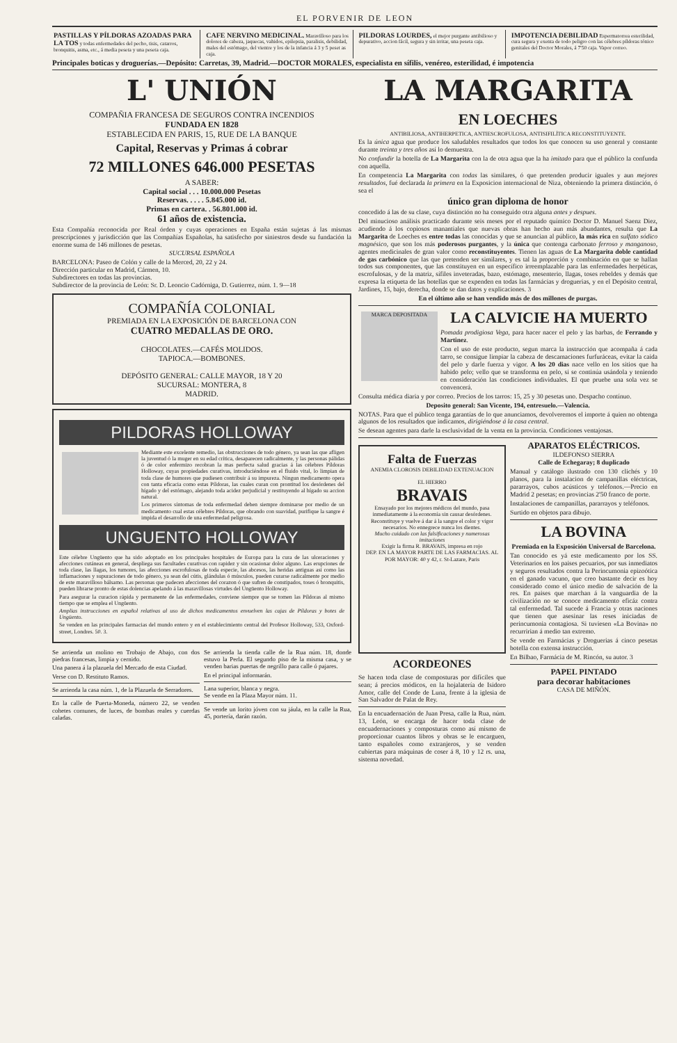EL PORVENIR DE LEON
PASTILLAS Y PÍLDORAS AZOADAS PARA LA TOS y todas enfermedades del pecho, tisis, catarros, bronquitis, asma, etc., á media peseta y una peseta caja.
CAFE NERVINO MEDICINAL. Maravilloso para los dolores de cabeza, jaquecas, vahidos, epilepsia, paralisis, debilidad, males del estómago, del vientre y los de la infancia á 3 y 5 peset as caja.
PILDORAS LOURDES, el mejor purgante antibilioso y depurativo, accion fácil, segura y sin irritar, una peseta caja.
IMPOTENCIA DEBILIDAD Espermatorrea esterilidad, cura segura y exenta de todo peligro con las célebres píldoras tónico genitales del Doctor Morales, á 7'50 caja. Vapor correo.
Principales boticas y droguerías.—Depósito: Carretas, 39, Madrid.—DOCTOR MORALES, especialista en sífilis, venéreo, esterilidad, é impotencia
L' UNIÓN
COMPAÑIA FRANCESA DE SEGUROS CONTRA INCENDIOS
FUNDADA EN 1828
ESTABLECIDA EN PARIS, 15, RUE DE LA BANQUE
Capital, Reservas y Primas á cobrar
72 MILLONES 646.000 PESETAS
A SABER:
Capital social . . . 10.000.000 Pesetas
Reservas. . . . . 5.845.000 id.
Primas en cartera. . 56.801.000 id.
61 años de existencia.
Esta Compañía reconocida por Real órden y cuyas operaciones en España están sujetas á las mismas prescripciones y jurisdicción que las Compañías Españolas, ha satisfecho por siniestros desde su fundación la enorme suma de 146 millones de pesetas.
SUCURSAL ESPAÑOLA
BARCELONA: Paseo de Colón y calle de la Merced, 20, 22 y 24.
Dirección particular en Madrid, Cármen, 10.
Subdirectores en todas las provincias.
Subdirector de la provincia de León: Sr. D. Leoncio Cadórniga, D. Gutierrez, núm. 1. 9—18
COMPAÑÍA COLONIAL
PREMIADA EN LA EXPOSICIÓN DE BARCELONA CON
CUATRO MEDALLAS DE ORO.
CHOCOLATES.—CAFÉS MOLIDOS.
TAPIOCA.—BOMBONES.
DEPÓSITO GENERAL: CALLE MAYOR, 18 Y 20
SUCURSAL: MONTERA, 8
MADRID.
PILDORAS HOLLOWAY
Mediante este excelente remedio, las obstrucciones de todo género, ya sean las que afligen la juventud ó la muger en su edad crítica, desaparecen radicalmente, y las personas pálidas ó de color enfermizo recobran la mas perfecta salud gracias á las célebres Píldoras Holloway, cuyas propiedades curativas, introduciéndose en el fluido vital, lo limpian de toda clase de humores que pudiesen contribuir á su impureza. Ningun medicamento opera con tanta eficacia como estas Píldoras, las cuales curan con prontitud los desórdenes del hígado y del estómago, alejando toda acidez perjudicial y restituyendo al hígado su accion natural.
Los primeros síntomas de toda enfermedad deben siempre dominarse por medio de un medicamento cual estas célebres Píldoras, que obrando con suavidad, purifique la sangre é impida el desarrollo de una enfermedad peligrosa.
UNGUENTO HOLLOWAY
Este célebre Ungüento que ha sido adoptado en los principales hospitales de Europa para la cura de las ulceraciones y afecciones cutáneas en general, despliega sus facultades curativas con rapidez y sin ocasionar dolor alguno. Las erupciones de toda clase, las llagas, los tumores, las afecciones escrofulosas de toda especie, las abcesos, las heridas antiguas así como las inflamaciones y supuraciones de todo género, ya sean del cútis, glándulas ó músculos, pueden curarse radicalmente por medio de este maravilloso bálsamo. Las personas que padecen afecciones del corazon ó que sufren de constipados, toses ó bronquitis, pueden librarse pronto de estas dolencias apelando á las maravillosas virtudes del Ungüento Holloway.
Para asegurar la curacion rápida y permanente de las enfermedades, conviene siempre que se tomen las Píldoras al mismo tiempo que se emplea el Ungüento.
Amplias instrucciones en español relativas al uso de dichos medicamentos envuelven las cajas de Píldoras y botes de Ungüento.
Se venden en las principales farmacias del mundo entero y en el establecimiento central del Profesor Holloway, 533, Oxford-street, Londres. 50. 3.
Se arrienda un molino en Trobajo de Abajo, con dos piedras francesas, limpia y cernido.
Una panera á la plazuela del Mercado de esta Ciudad.
Verse con D. Restituto Ramos.
Se arrienda la casa núm. 1, de la Plazuela de Serradores.
En la calle de Puerta-Moneda, número 22, se venden cohetes comunes, de luces, de bombas reales y cuerdas caladas.
Se arrienda la tienda calle de la Rua núm. 18, donde estuvo la Perla. El segundo piso de la misma casa, y se venden barias puertas de negrillo para calle ó pajares.
En el principal informarán.
Lana superior, blanca y negra.
Se vende en la Plaza Mayor núm. 11.
Se vende un lorito jóven con su jáula, en la calle la Rua, 45, portería, darán razón.
LA MARGARITA
EN LOECHES
ANTIBILIOSA, ANTIHERPETICA, ANTIESCROFULOSA, ANTISIFILÍTICA RECONSTITUYENTE.
Es la única agua que produce los saludables resultados que todos los que conocen su uso general y constante durante treinta y tres años así lo demuestra.
No confundir la botella de La Margarita con la de otra agua que la ha imitado para que el público la confunda con aquella.
En competencia La Margarita con todas las similares, ó que pretenden producir iguales y aun mejores resultados, fué declarada la primera en la Exposicion internacional de Niza, obteniendo la primera distinción, ó sea el
único gran diploma de honor
concedido á las de su clase, cuya distinción no ha conseguido otra alguna antes y despues.
Del minucioso análisis practicado durante seis meses por el reputado químico Doctor D. Manuel Saenz Diez, acudiendo á los copiosos manantiales que nuevas obras han hecho aun más abundantes, resulta que La Margarita de Loeches es entre todas las conocidas y que se anuncian al público, la más rica en sulfato sódico magnésico, que son los más poderosos purgantes, y la única que contenga carbonato ferroso y manganoso, agentes medicinales de gran valor como reconstituyentes. Tienen las aguas de La Margarita doble cantidad de gas carbónico que las que pretenden ser similares, y es tal la proporción y combinación en que se hallan todos sus componentes, que las constituyen en un específico irreemplazable para las enfermedades herpéticas, escrofulosas, y de la matriz, sífiles inveteradas, bazo, estómago, mesenterio, llagas, toses rebeldes y demás que expresa la etiqueta de las botellas que se expenden en todas las farmácias y droguerias, y en el Depósito central, Jardines, 15, bajo, derecha, donde se dan datos y explicaciones. 3
En el último año se han vendido más de dos millones de purgas.
MARCA DEPOSITADA
LA CALVICIE HA MUERTO
Pomada prodigiosa Vega, para hacer nacer el pelo y las barbas, de Ferrando y Martinez.
Con el uso de este producto, segun marca la instrucción que acompaña á cada tarro, se consigue limpiar la cabeza de descamaciones furfuráceas, evitar la caida del pelo y darle fuerza y vigor. A los 20 dias nace vello en los sitios que ha habido pelo; vello que se transforma en pelo, si se continúa usándola y teniendo en consideración las condiciones individuales. El que pruebe una sola vez se convencerá.
Consulta médica diaria y por correo. Precios de los tarros: 15, 25 y 30 pesetas uno. Despacho contínuo.
Deposito general: San Vicente, 194, entresuelo.—Valencia.
NOTAS. Para que el público tenga garantías de lo que anunciamos, devolveremos el importe á quien no obtenga algunos de los resultados que indicamos, dirigiéndose á la casa central.
Se desean agentes para darle la esclusividad de la venta en la provincia. Condiciones ventajosas.
Falta de Fuerzas
ANEMIA CLOROSIS DEBILIDAD EXTENUACION
EL HIERRO
BRAVAIS
Ensayado por los mejores médicos del mundo, pasa inmediatamente á la economía sin causar desórdenes. Reconstituye y vuelve á dar á la sangre el color y vigor necesarios. No ennegrece nunca los dientes.
Mucho cuidado con las falsificaciones y numerosas imitaciones
Exigir la firma R. BRAVAIS, impresa en rojo
DEP. EN LA MAYOR PARTE DE LAS FARMACIAS. AL POR MAYOR: 40 y 42, r. St-Lazare, Paris
ACORDEONES
Se hacen toda clase de composturas por difíciles que sean; á precios módicos, en la hojalatería de Isidoro Amor, calle del Conde de Luna, frente á la iglesia de San Salvador de Palat de Rey.
En la encuadernación de Juan Presa, calle la Rua, núm. 13, León, se encarga de hacer toda clase de encuadernaciones y composturas como así mismo de proporcionar cuantos libros y obras se le encarguen, tanto españoles como extranjeros, y se venden cubiertas para máquinas de coser á 8, 10 y 12 rs. una, sistema novedad.
APARATOS ELÉCTRICOS.
ILDEFONSO SIERRA
Calle de Echegaray; 8 duplicado
Manual y catálogo ilustrado con 130 clichés y 10 planos, para la instalacion de campanillas eléctricas, pararrayos, cubos acústicos y teléfonos.—Precio en Madrid 2 pesetas; en provincias 2'50 franco de porte.
Instalaciones de campanillas, pararrayos y teléfonos.
Surtido en objetos para dibujo.
LA BOVINA
Premiada en la Exposición Universal de Barcelona.
Tan conocido es yá este medicamento por los SS. Veterinarios en los paises pecuarios, por sus inmediatos y seguros resultados contra la Perincumonia epizoótica en el ganado vacuno, que creo bastante decir es hoy considerado como el único medio de salvación de la res. En paises que marchan á la vanguardia de la civilización no se conoce medicamento eficáz contra tal enfermedad. Tal sucede á Francia y otras naciones que tienen que asesinar las reses iniciadas de perincumonia contagiosa. Si tuviesen «La Bovina» no recurririan á medio tan extremo.
Se vende en Farmácias y Droguerias á cinco pesetas botella con extensa instrucción.
En Bilbao, Farmácia de M. Rincón, su autor. 3
PAPEL PINTADO
para decorar habitaciones
CASA DE MIÑÓN.